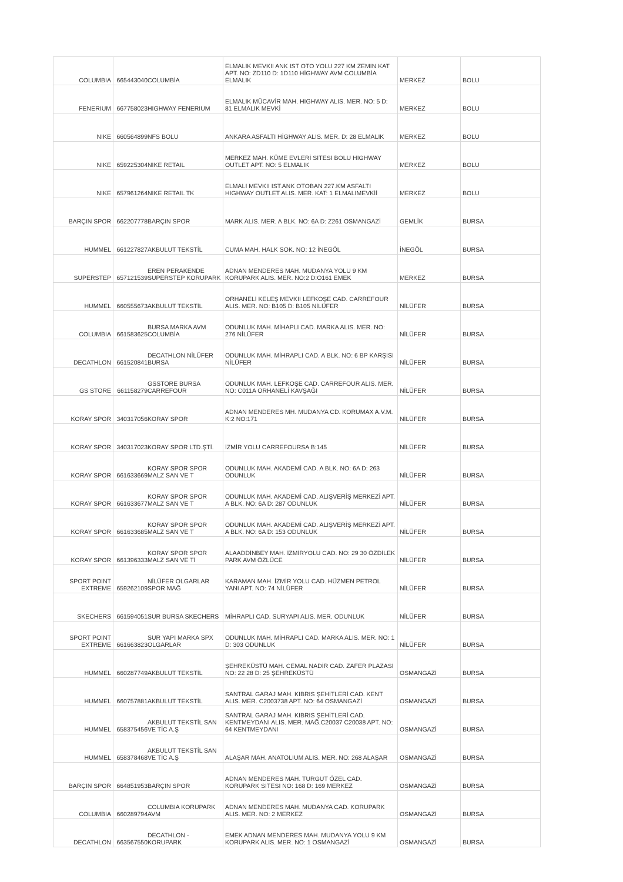| COLUMBIA | 665443040 | COLUMBİA | ELMALIK MEVKII ANK IST OTO YOLU 227 KM ZEMIN KAT APT. NO: ZD110 D: 1D110 HİGHWAY AVM COLUMBİA ELMALIK | MERKEZ | BOLU |
| FENERIUM | 667758023 | HIGHWAY FENERIUM | ELMALIK MÜCAVİR MAH. HIGHWAY ALIS. MER. NO: 5 D: 81 ELMALIK MEVKİ | MERKEZ | BOLU |
| NIKE | 660564899 | NFS BOLU | ANKARA ASFALTI HİGHWAY ALIS. MER. D: 28 ELMALIK | MERKEZ | BOLU |
| NIKE | 659225304 | NIKE RETAIL | MERKEZ MAH. KÜME EVLERİ SITESI BOLU HIGHWAY OUTLET APT. NO: 5 ELMALIK | MERKEZ | BOLU |
| NIKE | 657961264 | NIKE RETAIL TK | ELMALI MEVKII IST.ANK OTOBAN 227.KM ASFALTI HIGHWAY OUTLET ALIS. MER. KAT: 1 ELMALIMEVKİİ | MERKEZ | BOLU |
| BARÇIN SPOR | 662207778 | BARÇIN SPOR | MARK ALIS. MER. A BLK. NO: 6A D: Z261 OSMANGAZİ | GEMLİK | BURSA |
| HUMMEL | 661227827 | AKBULUT TEKSTİL | CUMA MAH. HALK SOK. NO: 12 İNEGÖL | İNEGÖL | BURSA |
| SUPERSTEP | 657121539 | EREN PERAKENDE SUPERSTEP KORUPARK | ADNAN MENDERES MAH. MUDANYA YOLU 9 KM KORUPARK ALIS. MER. NO:2 D:O161 EMEK | MERKEZ | BURSA |
| HUMMEL | 660555673 | AKBULUT TEKSTİL | ORHANELİ KELEŞ MEVKII LEFKOŞE CAD. CARREFOUR ALIS. MER. NO: B105 D: B105 NİLÜFER | NİLÜFER | BURSA |
| COLUMBIA | 661583625 | BURSA MARKA AVM COLUMBİA | ODUNLUK MAH. MİHAPLI CAD. MARKA ALIS. MER. NO: 276 NİLÜFER | NİLÜFER | BURSA |
| DECATHLON | 661520841 | DECATHLON NİLÜFER BURSA | ODUNLUK MAH. MİHRAPLI CAD. A BLK. NO: 6 BP KARŞISI NİLÜFER | NİLÜFER | BURSA |
| GS STORE | 661158279 | GSSTORE BURSA CARREFOUR | ODUNLUK MAH. LEFKOŞE CAD. CARREFOUR ALIS. MER. NO: C011A ORHANELİ KAVŞAĞI | NİLÜFER | BURSA |
| KORAY SPOR | 340317056 | KORAY SPOR | ADNAN MENDERES MH. MUDANYA CD. KORUMAX A.V.M. K:2 NO:171 | NİLÜFER | BURSA |
| KORAY SPOR | 340317023 | KORAY SPOR LTD.ŞTİ. | İZMİR YOLU CARREFOURSA B:145 | NİLÜFER | BURSA |
| KORAY SPOR | 661633669 | KORAY SPOR SPOR MALZ SAN VE T | ODUNLUK MAH. AKADEMİ CAD. A BLK. NO: 6A D: 263 ODUNLUK | NİLÜFER | BURSA |
| KORAY SPOR | 661633677 | KORAY SPOR SPOR MALZ SAN VE T | ODUNLUK MAH. AKADEMİ CAD. ALIŞVERİŞ MERKEZİ APT. A BLK. NO: 6A D: 287 ODUNLUK | NİLÜFER | BURSA |
| KORAY SPOR | 661633685 | KORAY SPOR SPOR MALZ SAN VE T | ODUNLUK MAH. AKADEMİ CAD. ALIŞVERİŞ MERKEZİ APT. A BLK. NO: 6A D: 153 ODUNLUK | NİLÜFER | BURSA |
| KORAY SPOR | 661396333 | KORAY SPOR SPOR MALZ SAN VE Tİ | ALAADDİNBEY MAH. İZMİRYOLU CAD. NO: 29 30 ÖZDİLEK PARK AVM ÖZLÜCE | NİLÜFER | BURSA |
| SPORT POINT EXTREME | 659262109 | NİLÜFER OLGARLAR SPOR MAĞ | KARAMAN MAH. İZMİR YOLU CAD. HÜZMEN PETROL YANI APT. NO: 74 NİLÜFER | NİLÜFER | BURSA |
| SKECHERS | 661594051 | SUR BURSA SKECHERS | MİHRAPLI CAD. SURYAPI ALIS. MER. ODUNLUK | NİLÜFER | BURSA |
| SPORT POINT EXTREME | 661663823 | SUR YAPI MARKA SPX OLGARLAR | ODUNLUK MAH. MİHRAPLI CAD. MARKA ALIS. MER. NO: 1 D: 303 ODUNLUK | NİLÜFER | BURSA |
| HUMMEL | 660287749 | AKBULUT TEKSTİL | ŞEHREKÜSTÜ MAH. CEMAL NADİR CAD. ZAFER PLAZASI NO: 22 28 D: 25 ŞEHREKÜSTÜ | OSMANGAZİ | BURSA |
| HUMMEL | 660757881 | AKBULUT TEKSTİL | SANTRAL GARAJ MAH. KIBRIS ŞEHİTLERİ CAD. KENT ALIS. MER. C2003738 APT. NO: 64 OSMANGAZİ | OSMANGAZİ | BURSA |
| HUMMEL | 658375456 | AKBULUT TEKSTİL SAN VE TİC A.Ş | SANTRAL GARAJ MAH. KIBRIS ŞEHİTLERİ CAD. KENTMEYDANI ALIS. MER. MAĞ.C20037 C20038 APT. NO: 64 KENTMEYDANI | OSMANGAZİ | BURSA |
| HUMMEL | 658378468 | AKBULUT TEKSTİL SAN VE TİC A.Ş | ALAŞAR MAH. ANATOLIUM ALIS. MER. NO: 268 ALAŞAR | OSMANGAZİ | BURSA |
| BARÇIN SPOR | 664851953 | BARÇIN SPOR | ADNAN MENDERES MAH. TURGUT ÖZEL CAD. KORUPARK SITESI NO: 168 D: 169 MERKEZ | OSMANGAZİ | BURSA |
| COLUMBIA | 660289794 | COLUMBIA KORUPARK AVM | ADNAN MENDERES MAH. MUDANYA CAD. KORUPARK ALIS. MER. NO: 2 MERKEZ | OSMANGAZİ | BURSA |
| DECATHLON | 663567550 | DECATHLON - KORUPARK | EMEK ADNAN MENDERES MAH. MUDANYA YOLU 9 KM KORUPARK ALIS. MER. NO: 1 OSMANGAZİ | OSMANGAZİ | BURSA |